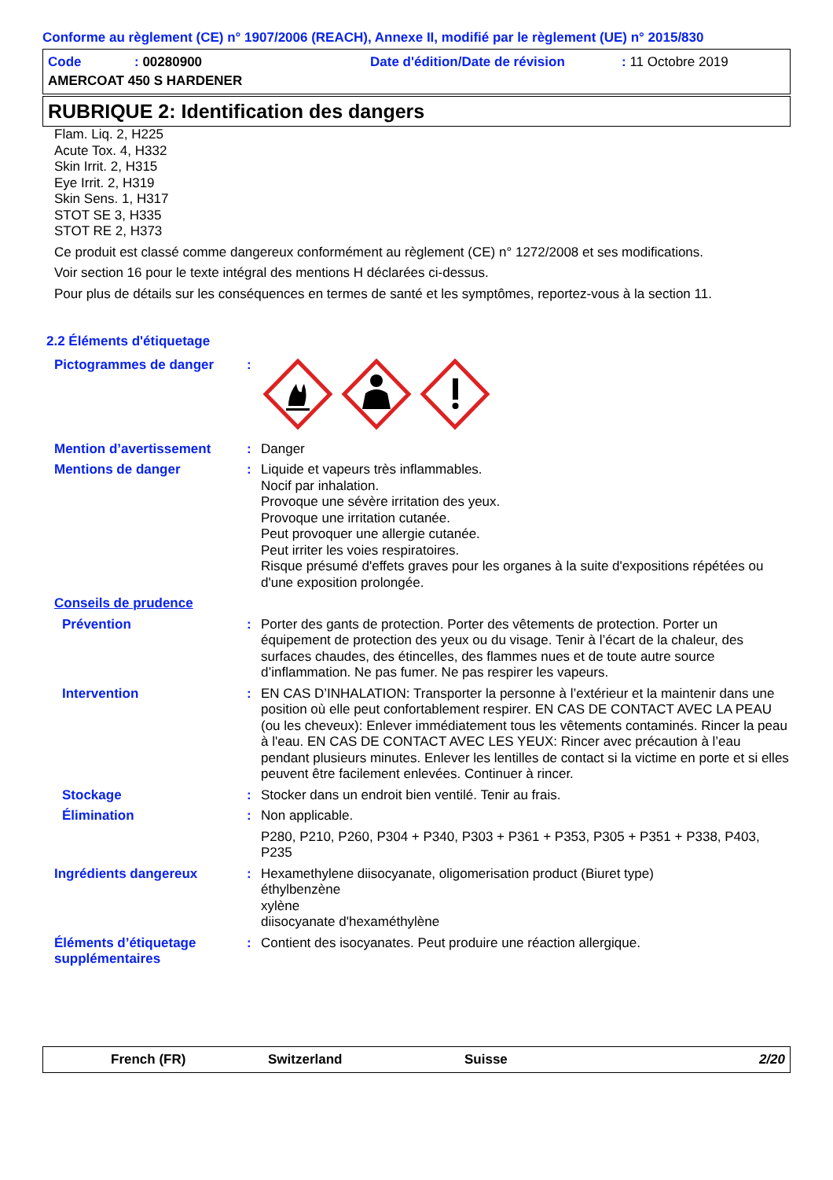Conforme au règlement (CE) n° 1907/2006 (REACH), Annexe II, modifié par le règlement (UE) n° 2015/830
Code: 00280900 Date d'édition/Date de révision: 11 Octobre 2019 AMERCOAT 450 S HARDENER
RUBRIQUE 2: Identification des dangers
Flam. Liq. 2, H225
Acute Tox. 4, H332
Skin Irrit. 2, H315
Eye Irrit. 2, H319
Skin Sens. 1, H317
STOT SE 3, H335
STOT RE 2, H373
Ce produit est classé comme dangereux conformément au règlement (CE) n° 1272/2008 et ses modifications.
Voir section 16 pour le texte intégral des mentions H déclarées ci-dessus.
Pour plus de détails sur les conséquences en termes de santé et les symptômes, reportez-vous à la section 11.
2.2 Éléments d'étiquetage
Pictogrammes de danger:
Mention d’avertissement: Danger
Mentions de danger: Liquide et vapeurs très inflammables.
Nocif par inhalation.
Provoque une sévère irritation des yeux.
Provoque une irritation cutanée.
Peut provoquer une allergie cutanée.
Peut irriter les voies respiratoires.
Risque présumé d'effets graves pour les organes à la suite d'expositions répétées ou d'une exposition prolongée.
Conseils de prudence
Prévention: Porter des gants de protection. Porter des vêtements de protection. Porter un équipement de protection des yeux ou du visage. Tenir à l’écart de la chaleur, des surfaces chaudes, des étincelles, des flammes nues et de toute autre source d’inflammation. Ne pas fumer. Ne pas respirer les vapeurs.
Intervention: EN CAS D’INHALATION: Transporter la personne à l’extérieur et la maintenir dans une position où elle peut confortablement respirer. EN CAS DE CONTACT AVEC LA PEAU (ou les cheveux): Enlever immédiatement tous les vêtements contaminés. Rincer la peau à l'eau. EN CAS DE CONTACT AVEC LES YEUX: Rincer avec précaution à l’eau pendant plusieurs minutes. Enlever les lentilles de contact si la victime en porte et si elles peuvent être facilement enlevées. Continuer à rincer.
Stockage: Stocker dans un endroit bien ventilé. Tenir au frais.
Élimination: Non applicable.
P280, P210, P260, P304 + P340, P303 + P361 + P353, P305 + P351 + P338, P403, P235
Ingrédients dangereux: Hexamethylene diisocyanate, oligomerisation product (Biuret type)
éthylbenzène
xylène
diisocyanate d'hexaméthylène
Éléments d’étiquetage supplémentaires: Contient des isocyanates. Peut produire une réaction allergique.
French (FR) Switzerland Suisse 2/20